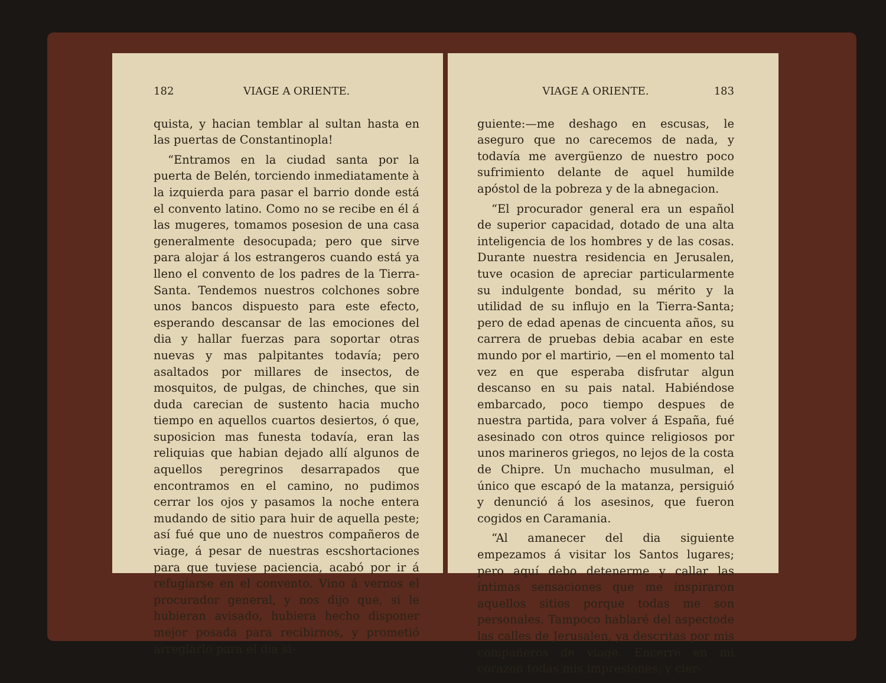182 VIAGE A ORIENTE.
quista, y hacian temblar al sultan hasta en las puertas de Constantinopla!
“Entramos en la ciudad santa por la puerta de Belén, torciendo inmediatamente à la izquierda para pasar el barrio donde está el convento latino. Como no se recibe en él á las mugeres, tomamos posesion de una casa generalmente desocupada; pero que sirve para alojar á los estrangeros cuando está ya lleno el convento de los padres de la Tierra-Santa. Tendemos nuestros colchones sobre unos bancos dispuesto para este efecto, esperando descansar de las emociones del dia y hallar fuerzas para soportar otras nuevas y mas palpitantes todavía; pero asaltados por millares de insectos, de mosquitos, de pulgas, de chinches, que sin duda carecian de sustento hacia mucho tiempo en aquellos cuartos desiertos, ó que, suposicion mas funesta todavía, eran las reliquias que habian dejado allí algunos de aquellos peregrinos desarrapados que encontramos en el camino, no pudimos cerrar los ojos y pasamos la noche entera mudando de sitio para huir de aquella peste; así fué que uno de nuestros compañeros de viage, á pesar de nuestras escshortaciones para que tuviese paciencia, acabó por ir á refugiarse en el convento. Vino á vernos el procurador general, y nos dijo que, si le hubieran avisado, hubiera hecho disponer mejor posada para recibirnos, y prometió arreglarlo para el dia si-
VIAGE A ORIENTE. 183
guiente:—me deshago en escusas, le aseguro que no carecemos de nada, y todavía me avergüenzo de nuestro poco sufrimiento delante de aquel humilde apóstol de la pobreza y de la abnegacion.
“El procurador general era un español de superior capacidad, dotado de una alta inteligencia de los hombres y de las cosas. Durante nuestra residencia en Jerusalen, tuve ocasion de apreciar particularmente su indulgente bondad, su mérito y la utilidad de su influjo en la Tierra-Santa; pero de edad apenas de cincuenta años, su carrera de pruebas debia acabar en este mundo por el martirio, —en el momento tal vez en que esperaba disfrutar algun descanso en su pais natal. Habiéndose embarcado, poco tiempo despues de nuestra partida, para volver á España, fué asesinado con otros quince religiosos por unos marineros griegos, no lejos de la costa de Chipre. Un muchacho musulman, el único que escapó de la matanza, persiguió y denunció á los asesinos, que fueron cogidos en Caramania.
“Al amanecer del dia siguiente empezamos á visitar los Santos lugares; pero aquí debo detenerme y callar las íntimas sensaciones que me inspiraron aquellos sitios porque todas me son personales. Tampoco hablaré del aspectode las calles de Jerusalen, ya descritas por mis compañeros de viage. Encerré en mi corazon todas mis impresiones, y cier-